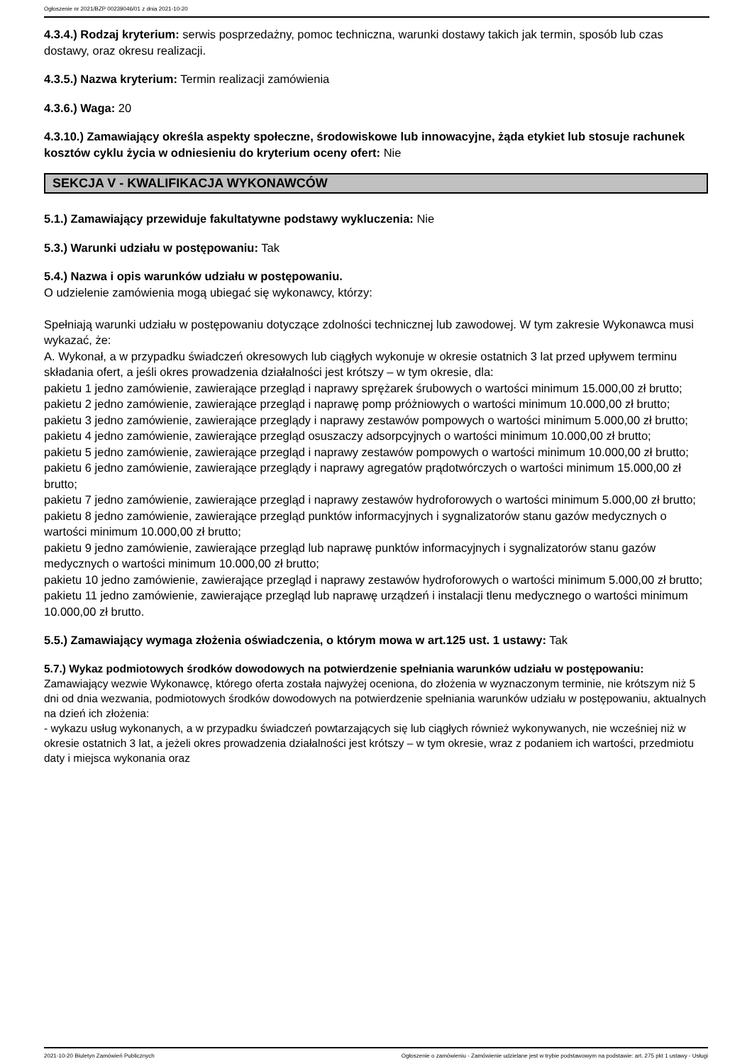Ogłoszenie nr 2021/BZP 00239046/01 z dnia 2021-10-20
4.3.4.) Rodzaj kryterium: serwis posprzedażny, pomoc techniczna, warunki dostawy takich jak termin, sposób lub czas dostawy, oraz okresu realizacji.
4.3.5.) Nazwa kryterium: Termin realizacji zamówienia
4.3.6.) Waga: 20
4.3.10.) Zamawiający określa aspekty społeczne, środowiskowe lub innowacyjne, żąda etykiet lub stosuje rachunek kosztów cyklu życia w odniesieniu do kryterium oceny ofert: Nie
SEKCJA V - KWALIFIKACJA WYKONAWCÓW
5.1.) Zamawiający przewiduje fakultatywne podstawy wykluczenia: Nie
5.3.) Warunki udziału w postępowaniu: Tak
5.4.) Nazwa i opis warunków udziału w postępowaniu.
O udzielenie zamówienia mogą ubiegać się wykonawcy, którzy:
Spełniają warunki udziału w postępowaniu dotyczące zdolności technicznej lub zawodowej. W tym zakresie Wykonawca musi wykazać, że:
A. Wykonał, a w przypadku świadczeń okresowych lub ciągłych wykonuje w okresie ostatnich 3 lat przed upływem terminu składania ofert, a jeśli okres prowadzenia działalności jest krótszy – w tym okresie, dla:
pakietu 1 jedno zamówienie, zawierające przegląd i naprawy sprężarek śrubowych o wartości minimum 15.000,00 zł brutto;
pakietu 2 jedno zamówienie, zawierające przegląd i naprawę pomp próżniowych o wartości minimum 10.000,00 zł brutto;
pakietu 3 jedno zamówienie, zawierające przeglądy i naprawy zestawów pompowych o wartości minimum 5.000,00 zł brutto;
pakietu 4 jedno zamówienie, zawierające przegląd osuszaczy adsorpcyjnych o wartości minimum 10.000,00 zł brutto;
pakietu 5 jedno zamówienie, zawierające przegląd i naprawy zestawów pompowych o wartości minimum 10.000,00 zł brutto;
pakietu 6 jedno zamówienie, zawierające przeglądy i naprawy agregatów prądotwórczych o wartości minimum 15.000,00 zł brutto;
pakietu 7 jedno zamówienie, zawierające przegląd i naprawy zestawów hydroforowych o wartości minimum 5.000,00 zł brutto;
pakietu 8 jedno zamówienie, zawierające przegląd punktów informacyjnych i sygnalizatorów stanu gazów medycznych o wartości minimum 10.000,00 zł brutto;
pakietu 9 jedno zamówienie, zawierające przegląd lub naprawę punktów informacyjnych i sygnalizatorów stanu gazów medycznych o wartości minimum 10.000,00 zł brutto;
pakietu 10 jedno zamówienie, zawierające przegląd i naprawy zestawów hydroforowych o wartości minimum 5.000,00 zł brutto;
pakietu 11 jedno zamówienie, zawierające przegląd lub naprawę urządzeń i instalacji tlenu medycznego o wartości minimum 10.000,00 zł brutto.
5.5.) Zamawiający wymaga złożenia oświadczenia, o którym mowa w art.125 ust. 1 ustawy: Tak
5.7.) Wykaz podmiotowych środków dowodowych na potwierdzenie spełniania warunków udziału w postępowaniu: Zamawiający wezwie Wykonawcę, którego oferta została najwyżej oceniona, do złożenia w wyznaczonym terminie, nie krótszym niż 5 dni od dnia wezwania, podmiotowych środków dowodowych na potwierdzenie spełniania warunków udziału w postępowaniu, aktualnych na dzień ich złożenia:
- wykazu usług wykonanych, a w przypadku świadczeń powtarzających się lub ciągłych również wykonywanych, nie wcześniej niż w okresie ostatnich 3 lat, a jeżeli okres prowadzenia działalności jest krótszy – w tym okresie, wraz z podaniem ich wartości, przedmiotu daty i miejsca wykonania oraz
2021-10-20 Biuletyn Zamówień Publicznych Ogłoszenie o zamówieniu - Zamówienie udzielane jest w trybie podstawowym na podstawie: art. 275 pkt 1 ustawy - Usługi